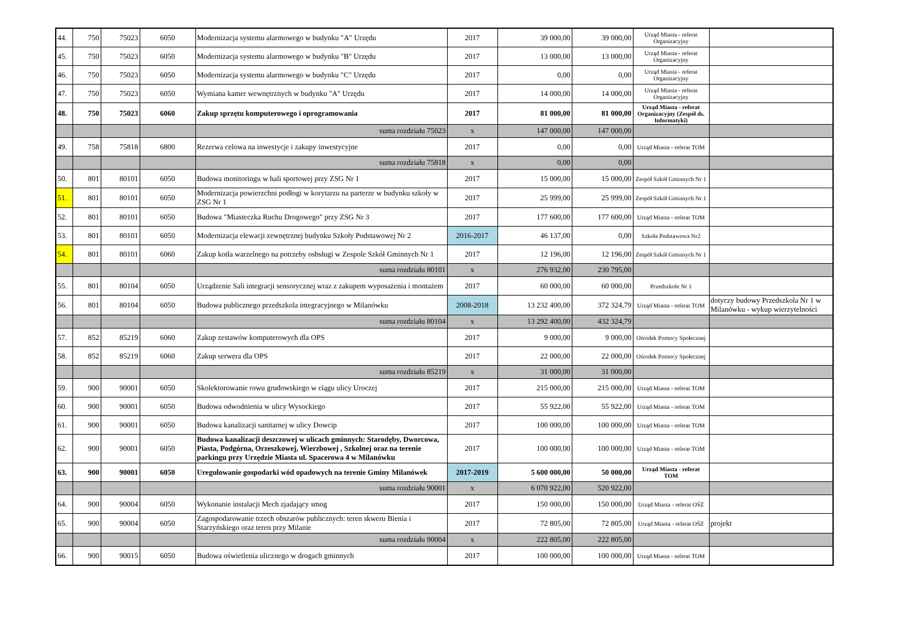| 44. | 750 | 75023 | 6050 | Modernizacja systemu alarmowego w budynku "A" Urzędu | 2017 | 39 000,00 | 39 000,00 | Urząd Miasta - referat Organizacyjny | |
| 45. | 750 | 75023 | 6050 | Modernizacja systemu alarmowego w budynku "B" Urzędu | 2017 | 13 000,00 | 13 000,00 | Urząd Miasta - referat Organizacyjny | |
| 46. | 750 | 75023 | 6050 | Modernizacja systemu alarmowego w budynku "C" Urzędu | 2017 | 0,00 | 0,00 | Urząd Miasta - referat Organizacyjny | |
| 47. | 750 | 75023 | 6050 | Wymiana kamer wewnętrznych w budynku "A" Urzędu | 2017 | 14 000,00 | 14 000,00 | Urząd Miasta - referat Organizacyjny | |
| 48. | 750 | 75023 | 6060 | Zakup sprzętu komputerowego i oprogramowania | 2017 | 81 000,00 | 81 000,00 | Urząd Miasta - referat Organizacyjny (Zespół ds. Informatyki) | |
| | | | | suma rozdziału 75023 | x | 147 000,00 | 147 000,00 | | |
| 49. | 758 | 75818 | 6800 | Rezerwa celowa na inwestycje i zakupy inwestycyjne | 2017 | 0,00 | 0,00 | Urząd Miasta - referat TOM | |
| | | | | suma rozdziału 75818 | x | 0,00 | 0,00 | | |
| 50. | 801 | 80101 | 6050 | Budowa monitoringu w hali sportowej przy ZSG Nr 1 | 2017 | 15 000,00 | 15 000,00 | Zespół Szkół Gminnych Nr 1 | |
| 51. | 801 | 80101 | 6050 | Modernizacja powierzchni podłogi w korytarzu na parterze w budynku szkoły w ZSG Nr 1 | 2017 | 25 999,00 | 25 999,00 | Zespół Szkół Gminnych Nr 1 | |
| 52. | 801 | 80101 | 6050 | Budowa "Miasteczka Ruchu Drogowego" przy ZSG Nr 3 | 2017 | 177 600,00 | 177 600,00 | Urząd Miasta - referat TOM | |
| 53. | 801 | 80101 | 6050 | Modernizacja elewacji zewnętrznej budynku Szkoły Podstawowej Nr 2 | 2016-2017 | 46 137,00 | 0,00 | Szkoła Podstawowa Nr2 | |
| 54. | 801 | 80101 | 6060 | Zakup kotła warzelnego na potrzeby osbsługi w Zespole Szkół Gminnych Nr 1 | 2017 | 12 196,00 | 12 196,00 | Zespół Szkół Gminnych Nr 1 | |
| | | | | suma rozdziału 80101 | x | 276 932,00 | 230 795,00 | | |
| 55. | 801 | 80104 | 6050 | Urządzenie Sali integracji sensorycznej wraz z zakupem wyposażenia i montażem | 2017 | 60 000,00 | 60 000,00 | Przedszkole Nr 1 | |
| 56. | 801 | 80104 | 6050 | Budowa publicznego przedszkola integracyjnego w Milanówku | 2008-2018 | 13 232 400,00 | 372 324,79 | Urząd Miasta - referat TOM | dotyczy budowy Przedszkola Nr 1 w Milanówku - wykup wierzytelności |
| | | | | suma rozdziału 80104 | x | 13 292 400,00 | 432 324,79 | | |
| 57. | 852 | 85219 | 6060 | Zakup zestawów komputerowych dla OPS | 2017 | 9 000,00 | 9 000,00 | Ośrodek Pomocy Społecznej | |
| 58. | 852 | 85219 | 6060 | Zakup serwera dla OPS | 2017 | 22 000,00 | 22 000,00 | Ośrodek Pomocy Społecznej | |
| | | | | suma rozdziału 85219 | x | 31 000,00 | 31 000,00 | | |
| 59. | 900 | 90001 | 6050 | Skolektorowanie rowu grudowskiego w ciągu ulicy Uroczej | 2017 | 215 000,00 | 215 000,00 | Urząd Miasta - referat TOM | |
| 60. | 900 | 90001 | 6050 | Budowa odwodnienia w ulicy Wysockiego | 2017 | 55 922,00 | 55 922,00 | Urząd Miasta - referat TOM | |
| 61. | 900 | 90001 | 6050 | Budowa kanalizacji sanitarnej w ulicy Dowcip | 2017 | 100 000,00 | 100 000,00 | Urząd Miasta - referat TOM | |
| 62. | 900 | 90001 | 6050 | Budowa kanalizacji deszczowej w ulicach gminnych: Starodęby, Dworcowa, Piasta, Podgórna, Orzeszkowej, Wierzbowej , Szkolnej oraz na terenie parkingu przy Urzędzie Miasta ul. Spacerowa 4 w Milanówku | 2017 | 100 000,00 | 100 000,00 | Urząd Miasta - referat TOM | |
| 63. | 900 | 90001 | 6050 | Uregulowanie gospodarki wód opadowych na terenie Gminy Milanówek | 2017-2019 | 5 600 000,00 | 50 000,00 | Urząd Miasta - referat TOM | |
| | | | | suma rozdziału 90001 | x | 6 070 922,00 | 520 922,00 | | |
| 64. | 900 | 90004 | 6050 | Wykonanie instalacji Mech zjadający smog | 2017 | 150 000,00 | 150 000,00 | Urząd Miasta - referat OŚZ | |
| 65. | 900 | 90004 | 6050 | Zagospodarowanie trzech obszarów publicznych: teren skweru Bienia i Starzyńskiego oraz teren przy Milanie | 2017 | 72 805,00 | 72 805,00 | Urząd Miasta - referat OŚZ | projekt |
| | | | | suma rozdziału 90004 | x | 222 805,00 | 222 805,00 | | |
| 66. | 900 | 90015 | 6050 | Budowa oświetlenia ulicznego w drogach gminnych | 2017 | 100 000,00 | 100 000,00 | Urząd Miasta - referat TOM | |